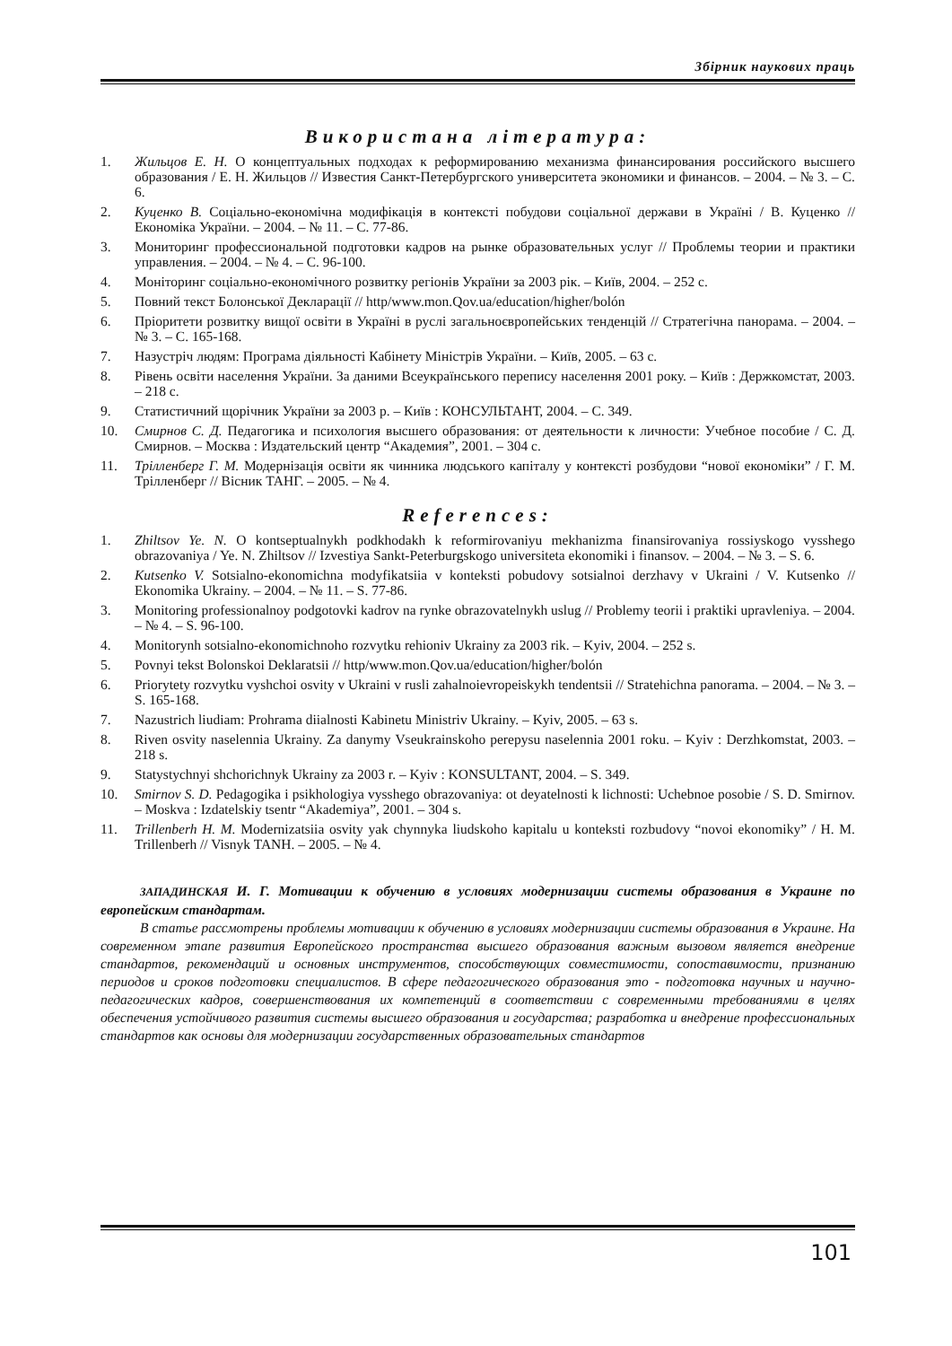Збірник наукових праць
Використана література:
1. Жильцов Е. Н. О концептуальных подходах к реформированию механизма финансирования российского высшего образования / Е. Н. Жильцов // Известия Санкт-Петербургского университета экономики и финансов. – 2004. – № 3. – С. 6.
2. Куценко В. Соціально-економічна модифікація в контексті побудови соціальної держави в Україні / В. Куценко // Економіка України. – 2004. – № 11. – С. 77-86.
3. Мониторинг профессиональной подготовки кадров на рынке образовательных услуг // Проблемы теории и практики управления. – 2004. – № 4. – С. 96-100.
4. Моніторинг соціально-економічного розвитку регіонів України за 2003 рік. – Київ, 2004. – 252 с.
5. Повний текст Болонської Декларації // http/www.mon.Qov.ua/education/higher/bolón
6. Пріоритети розвитку вищої освіти в Україні в руслі загальноєвропейських тенденцій // Стратегічна панорама. – 2004. – № 3. – С. 165-168.
7. Назустріч людям: Програма діяльності Кабінету Міністрів України. – Київ, 2005. – 63 с.
8. Рівень освіти населення України. За даними Всеукраїнського перепису населення 2001 року. – Київ : Держкомстат, 2003. – 218 с.
9. Статистичний щорічник України за 2003 р. – Київ : КОНСУЛЬТАНТ, 2004. – С. 349.
10. Смирнов С. Д. Педагогика и психология высшего образования: от деятельности к личности: Учебное пособие / С. Д. Смирнов. – Москва : Издательский центр “Академия”, 2001. – 304 с.
11. Трілленберг Г. М. Модернізація освіти як чинника людського капіталу у контексті розбудови “нової економіки” / Г. М. Трілленберг // Вісник ТАНГ. – 2005. – № 4.
References:
1. Zhiltsov Ye. N. O kontseptualnykh podkhodakh k reformirovaniyu mekhanizma finansirovaniya rossiyskogo vysshego obrazovaniya / Ye. N. Zhiltsov // Izvestiya Sankt-Peterburgskogo universiteta ekonomiki i finansov. – 2004. – № 3. – S. 6.
2. Kutsenko V. Sotsialno-ekonomichna modyfikatsiia v konteksti pobudovy sotsialnoi derzhavy v Ukraini / V. Kutsenko // Ekonomika Ukrainy. – 2004. – № 11. – S. 77-86.
3. Monitoring professionalnoy podgotovki kadrov na rynke obrazovatelnykh uslug // Problemy teorii i praktiki upravleniya. – 2004. – № 4. – S. 96-100.
4. Monitorynh sotsialno-ekonomichnoho rozvytku rehioniv Ukrainy za 2003 rik. – Kyiv, 2004. – 252 s.
5. Povnyi tekst Bolonskoi Deklaratsii // http/www.mon.Qov.ua/education/higher/bolón
6. Priorytety rozvytku vyshchoi osvity v Ukraini v rusli zahalnoievropeiskykh tendentsii // Stratehichna panorama. – 2004. – № 3. – S. 165-168.
7. Nazustrich liudiam: Prohrama diialnosti Kabinetu Ministriv Ukrainy. – Kyiv, 2005. – 63 s.
8. Riven osvity naselennia Ukrainy. Za danymy Vseukrainskoho perepysu naselennia 2001 roku. – Kyiv : Derzhkomstat, 2003. – 218 s.
9. Statystychnyi shchorichnyk Ukrainy za 2003 r. – Kyiv : KONSULTANT, 2004. – S. 349.
10. Smirnov S. D. Pedagogika i psikhologiya vysshego obrazovaniya: ot deyatelnosti k lichnosti: Uchebnoe posobie / S. D. Smirnov. – Moskva : Izdatelskiy tsentr “Akademiya”, 2001. – 304 s.
11. Trillenberh H. M. Modernizatsiia osvity yak chynnyka liudskoho kapitalu u konteksti rozbudovy “novoi ekonomiky” / H. M. Trillenberh // Visnyk TANH. – 2005. – № 4.
ЗАПАДИНСКАЯ И. Г. Мотивации к обучению в условиях модернизации системы образования в Украине по европейским стандартам.
В статье рассмотрены проблемы мотивации к обучению в условиях модернизации системы образования в Украине. На современном этапе развития Европейского пространства высшего образования важным вызовом является внедрение стандартов, рекомендаций и основных инструментов, способствующих совместимости, сопоставимости, признанию периодов и сроков подготовки специалистов. В сфере педагогического образования это - подготовка научных и научно-педагогических кадров, совершенствования их компетенций в соответствии с современными требованиями в целях обеспечения устойчивого развития системы высшего образования и государства; разработка и внедрение профессиональных стандартов как основы для модернизации государственных образовательных стандартов
101